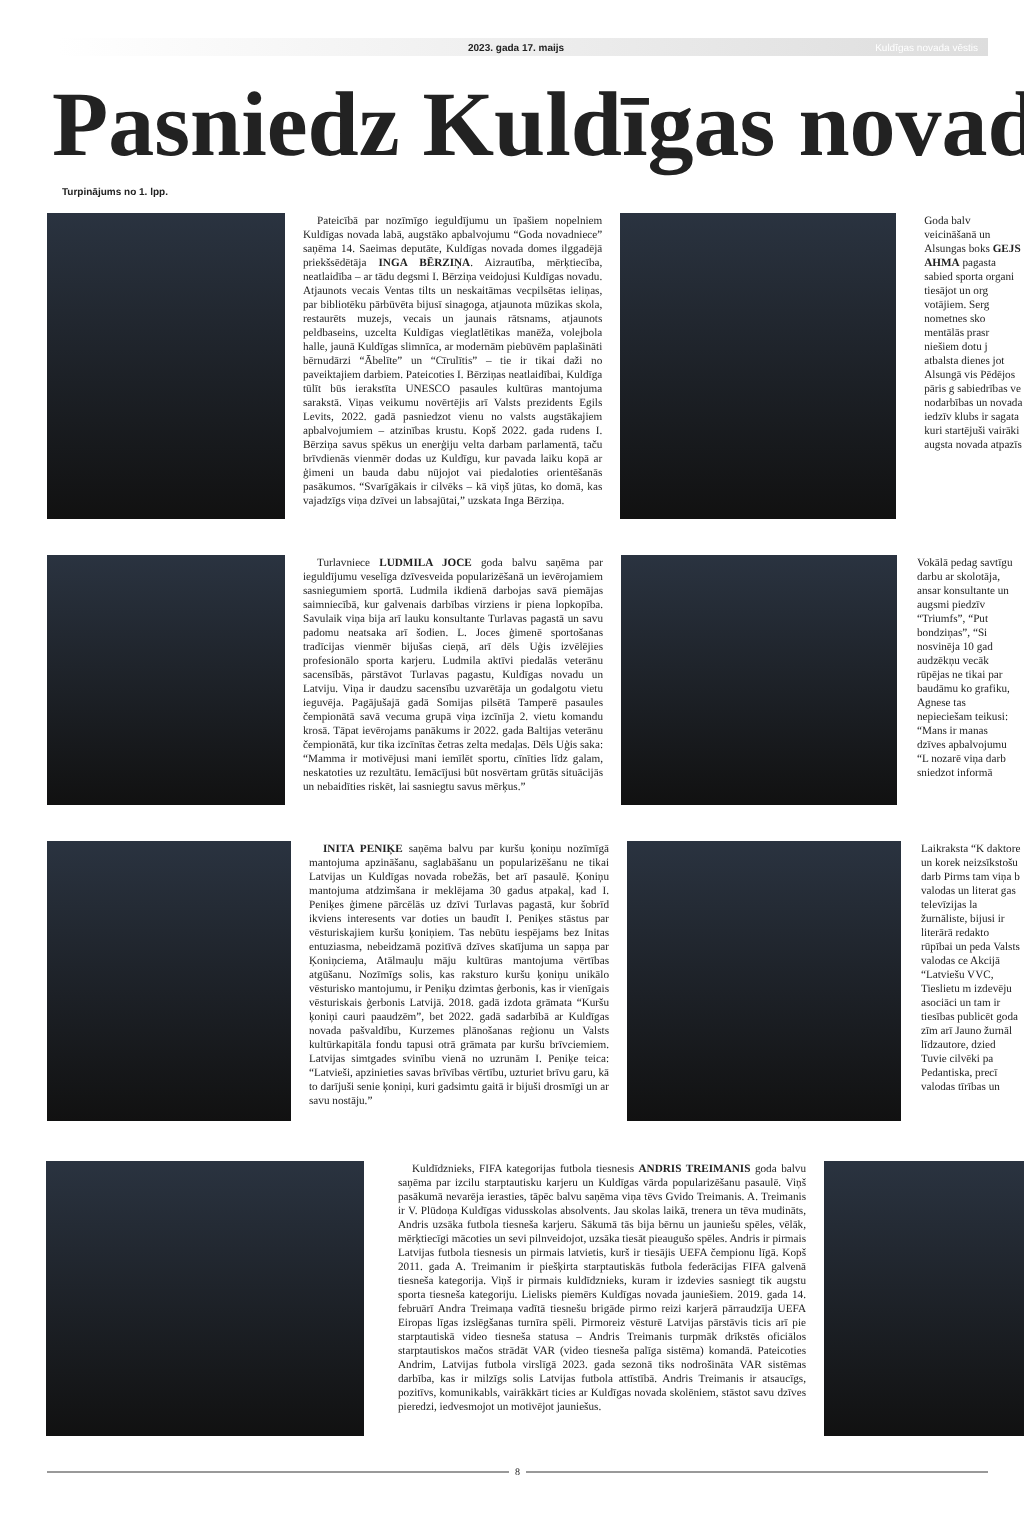2023. gada 17. maijs Kuldīgas novada vēstis
Pasniedz Kuldīgas novad
Turpinājums no 1. lpp.
Pateicībā par nozīmīgo ieguldījumu un īpašiem nopelniem Kuldīgas novada labā, augstāko apbalvojumu “Goda novadniece” saņēma 14. Saeimas deputāte, Kuldīgas novada domes ilggadējā priekšsēdētāja INGA BĒRZIŅA. Aizrautība, mērķtiecība, neatlaidība – ar tādu degsmi I. Bērziņa veidojusi Kuldīgas novadu. Atjaunots vecais Ventas tilts un neskaitāmas vecpilsētas ieliņas, par bibliotēku pārbūvēta bijusī sinagoga, atjaunota mūzikas skola, restaurēts muzejs, vecais un jaunais rātsnams, atjaunots peldbaseins, uzcelta Kuldīgas vieglatlētikas manēža, volejbola halle, jaunā Kuldīgas slimnīca, ar modernām piebūvēm paplašināti bērnudārzi “Ābelīte” un “Cīrulītis” – tie ir tikai daži no paveiktajiem darbiem. Pateicoties I. Bērziņas neatlaidībai, Kuldīga tūlīt būs ierakstīta UNESCO pasaules kultūras mantojuma sarakstā. Viņas veikumu novērtējis arī Valsts prezidents Egils Levits, 2022. gadā pasniedzot vienu no valsts augstākajiem apbalvojumiem – atzinības krustu. Kopš 2022. gada rudens I. Bērziņa savus spēkus un enerģiju velta darbam parlamentā, taču brīvdienās vienmēr dodas uz Kuldīgu, kur pavada laiku kopā ar ģimeni un bauda dabu nūjojot vai piedaloties orientēšanās pasākumos. “Svarīgākais ir cilvēks – kā viņš jūtas, ko domā, kas vajadzīgs viņa dzīvei un labsajūtai,” uzskata Inga Bērziņa.
Goda balv veicināšanā un Alsungas boks GEJS AHMA pagasta sabied sporta organi tiesājot un org votājiem. Serg nometnes sko mentālās prasr niešiem dotu j atbalsta dienes jot Alsungā vis Pēdējos pāris g sabiedrības ve nodarbības un novada iedzīv klubs ir sagata kuri startējuši vairāki augsta novada atpazīs
Turlavniece LUDMILA JOCE goda balvu saņēma par ieguldījumu veselīga dzīvesveida popularizēšanā un ievērojamiem sasniegumiem sportā. Ludmila ikdienā darbojas savā piemājas saimniecībā, kur galvenais darbības virziens ir piena lopkopība. Savulaik viņa bija arī lauku konsultante Turlavas pagastā un savu padomu neatsaka arī šodien. L. Joces ģimenē sportošanas tradīcijas vienmēr bijušas cieņā, arī dēls Uģis izvēlējies profesionālo sporta karjeru. Ludmila aktīvi piedalās veterānu sacensībās, pārstāvot Turlavas pagastu, Kuldīgas novadu un Latviju. Viņa ir daudzu sacensību uzvarētāja un godalgotu vietu ieguvēja. Pagājušajā gadā Somijas pilsētā Tamperē pasaules čempionātā savā vecuma grupā viņa izcīnīja 2. vietu komandu krosā. Tāpat ievērojams panākums ir 2022. gada Baltijas veterānu čempionātā, kur tika izcīnītas četras zelta medaļas. Dēls Uģis saka: “Mamma ir motivējusi mani iemīlēt sportu, cīnīties līdz galam, neskatoties uz rezultātu. Iemācījusi būt nosvērtam grūtās situācijās un nebaidīties riskēt, lai sasniegtu savus mērķus.”
Vokālā pedag savtīgu darbu ar skolotāja, ansar konsultante un augsmi piedzīv “Triumfs”, “Put bondziņas”, “Si nosvinēja 10 gad audzēkņu vecāk rūpējas ne tikai par baudāmu ko grafiku, Agnese tas nepieciešam teikusi: “Mans ir manas dzīves apbalvojumu “L nozarē viņa darb sniedzot informā
INITA PENIĶE saņēma balvu par kuršu ķoniņu nozīmīgā mantojuma apzināšanu, saglabāšanu un popularizēšanu ne tikai Latvijas un Kuldīgas novada robežās, bet arī pasaulē. Ķoniņu mantojuma atdzimšana ir meklējama 30 gadus atpakaļ, kad I. Peniķes ģimene pārcēlās uz dzīvi Turlavas pagastā, kur šobrīd ikviens interesents var doties un baudīt I. Peniķes stāstus par vēsturiskajiem kuršu ķoniņiem. Tas nebūtu iespējams bez Initas entuziasma, nebeidzamā pozitīvā dzīves skatījuma un sapņa par Ķoniņciema, Atālmauļu māju kultūras mantojuma vērtības atgūšanu. Nozīmīgs solis, kas raksturo kuršu ķoniņu unikālo vēsturisko mantojumu, ir Peniķu dzimtas ģerbonis, kas ir vienīgais vēsturiskais ģerbonis Latvijā. 2018. gadā izdota grāmata “Kuršu ķoniņi cauri paaudzēm”, bet 2022. gadā sadarbībā ar Kuldīgas novada pašvaldību, Kurzemes plānošanas reģionu un Valsts kultūrkapitāla fondu tapusi otrā grāmata par kuršu brīvciemiem. Latvijas simtgades svinību vienā no uzrunām I. Peniķe teica: “Latvieši, apzinieties savas brīvības vērtību, uzturiet brīvu garu, kā to darījuši senie ķoniņi, kuri gadsimtu gaitā ir bijuši drosmīgi un ar savu nostāju.”
Laikraksta “K daktore un korek neizsīkstošu darb Pirms tam viņa b valodas un literat gas televīzijas la žurnāliste, bijusi ir literārā redakto rūpībai un peda Valsts valodas ce Akcijā “Latviešu VVC, Tieslietu m izdevēju asociāci un tam ir tiesības publicēt goda zīm arī Jauno žurnāl līdzautore, dzied Tuvie cilvēki pa Pedantiska, precī valodas tīrības un
Kuldīdznieks, FIFA kategorijas futbola tiesnesis ANDRIS TREIMANIS goda balvu saņēma par izcilu starptautisku karjeru un Kuldīgas vārda popularizēšanu pasaulē. Viņš pasākumā nevarēja ierasties, tāpēc balvu saņēma viņa tēvs Gvido Treimanis. A. Treimanis ir V. Plūdoņa Kuldīgas vidusskolas absolvents. Jau skolas laikā, trenera un tēva mudināts, Andris uzsāka futbola tiesneša karjeru. Sākumā tās bija bērnu un jauniešu spēles, vēlāk, mērķtiecīgi mācoties un sevi pilnveidojot, uzsāka tiesāt pieaugušo spēles. Andris ir pirmais Latvijas futbola tiesnesis un pirmais latvietis, kurš ir tiesājis UEFA čempionu līgā. Kopš 2011. gada A. Treimanim ir piešķirta starptautiskās futbola federācijas FIFA galvenā tiesneša kategorija. Viņš ir pirmais kuldīdznieks, kuram ir izdevies sasniegt tik augstu sporta tiesneša kategoriju. Lielisks piemērs Kuldīgas novada jauniešiem. 2019. gada 14. februārī Andra Treimaņa vadītā tiesnešu brigāde pirmo reizi karjerā pārraudzīja UEFA Eiropas līgas izslēgšanas turnīra spēli. Pirmoreiz vēsturē Latvijas pārstāvis ticis arī pie starptautiskā video tiesneša statusa – Andris Treimanis turpmāk drīkstēs oficiālos starptautiskos mačos strādāt VAR (video tiesneša palīga sistēma) komandā. Pateicoties Andrim, Latvijas futbola virslīgā 2023. gada sezonā tiks nodrošināta VAR sistēmas darbība, kas ir milzīgs solis Latvijas futbola attīstībā. Andris Treimanis ir atsaucīgs, pozitīvs, komunikabls, vairākkārt ticies ar Kuldīgas novada skolēniem, stāstot savu dzīves pieredzi, iedvesmojot un motivējot jauniešus.
8